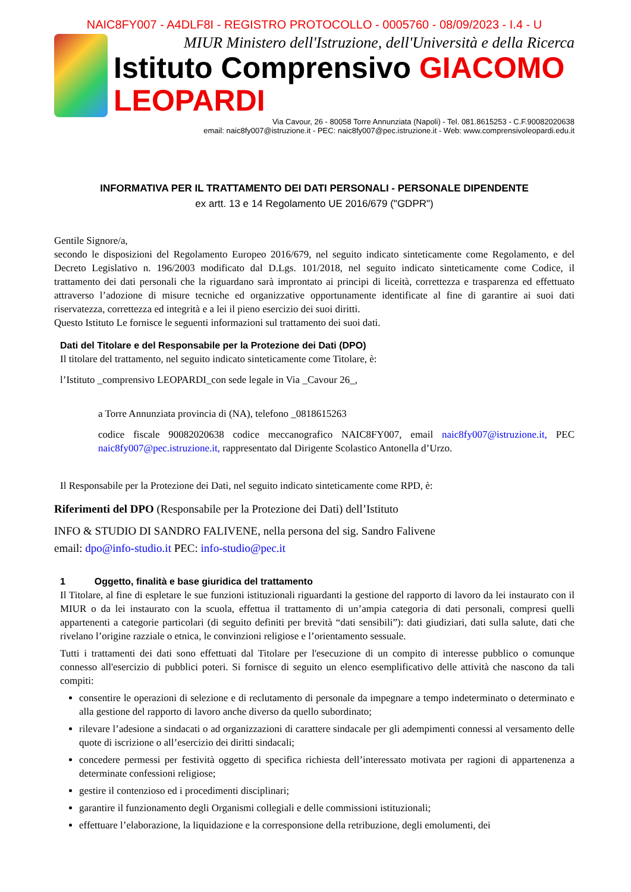NAIC8FY007 - A4DLF8I - REGISTRO PROTOCOLLO - 0005760 - 08/09/2023 - I.4 - U
MIUR Ministero dell'Istruzione, dell'Università e della Ricerca
Istituto Comprensivo GIACOMO LEOPARDI
Via Cavour, 26 - 80058 Torre Annunziata (Napoli) - Tel. 081.8615253 - C.F.90082020638
email: naic8fy007@istruzione.it - PEC: naic8fy007@pec.istruzione.it - Web: www.comprensivoleopardi.edu.it
INFORMATIVA PER IL TRATTAMENTO DEI DATI PERSONALI - PERSONALE DIPENDENTE
ex artt. 13 e 14 Regolamento UE 2016/679 ("GDPR")
Gentile Signore/a,
secondo le disposizioni del Regolamento Europeo 2016/679, nel seguito indicato sinteticamente come Regolamento, e del Decreto Legislativo n. 196/2003 modificato dal D.Lgs. 101/2018, nel seguito indicato sinteticamente come Codice, il trattamento dei dati personali che la riguardano sarà improntato ai principi di liceità, correttezza e trasparenza ed effettuato attraverso l’adozione di misure tecniche ed organizzative opportunamente identificate al fine di garantire ai suoi dati riservatezza, correttezza ed integrità e a lei il pieno esercizio dei suoi diritti.
Questo Istituto Le fornisce le seguenti informazioni sul trattamento dei suoi dati.
Dati del Titolare e del Responsabile per la Protezione dei Dati (DPO)
Il titolare del trattamento, nel seguito indicato sinteticamente come Titolare, è:
l’Istituto _comprensivo LEOPARDI_con sede legale in Via _Cavour 26_,
a Torre Annunziata provincia di (NA), telefono _0818615263
codice fiscale 90082020638 codice meccanografico NAIC8FY007, email naic8fy007@istruzione.it, PEC naic8fy007@pec.istruzione.it, rappresentato dal Dirigente Scolastico Antonella d’Urzo.
Il Responsabile per la Protezione dei Dati, nel seguito indicato sinteticamente come RPD, è:
Riferimenti del DPO (Responsabile per la Protezione dei Dati) dell’Istituto
INFO & STUDIO DI SANDRO FALIVENE, nella persona del sig. Sandro Falivene
email: dpo@info-studio.it PEC: info-studio@pec.it
1 Oggetto, finalità e base giuridica del trattamento
Il Titolare, al fine di espletare le sue funzioni istituzionali riguardanti la gestione del rapporto di lavoro da lei instaurato con il MIUR o da lei instaurato con la scuola, effettua il trattamento di un’ampia categoria di dati personali, compresi quelli appartenenti a categorie particolari (di seguito definiti per brevità “dati sensibili”): dati giudiziari, dati sulla salute, dati che rivelano l’origine razziale o etnica, le convinzioni religiose e l’orientamento sessuale.
Tutti i trattamenti dei dati sono effettuati dal Titolare per l'esecuzione di un compito di interesse pubblico o comunque connesso all'esercizio di pubblici poteri. Si fornisce di seguito un elenco esemplificativo delle attività che nascono da tali compiti:
consentire le operazioni di selezione e di reclutamento di personale da impegnare a tempo indeterminato o determinato e alla gestione del rapporto di lavoro anche diverso da quello subordinato;
rilevare l’adesione a sindacati o ad organizzazioni di carattere sindacale per gli adempimenti connessi al versamento delle quote di iscrizione o all’esercizio dei diritti sindacali;
concedere permessi per festività oggetto di specifica richiesta dell’interessato motivata per ragioni di appartenenza a determinate confessioni religiose;
gestire il contenzioso ed i procedimenti disciplinari;
garantire il funzionamento degli Organismi collegiali e delle commissioni istituzionali;
effettuare l’elaborazione, la liquidazione e la corresponsione della retribuzione, degli emolumenti, dei